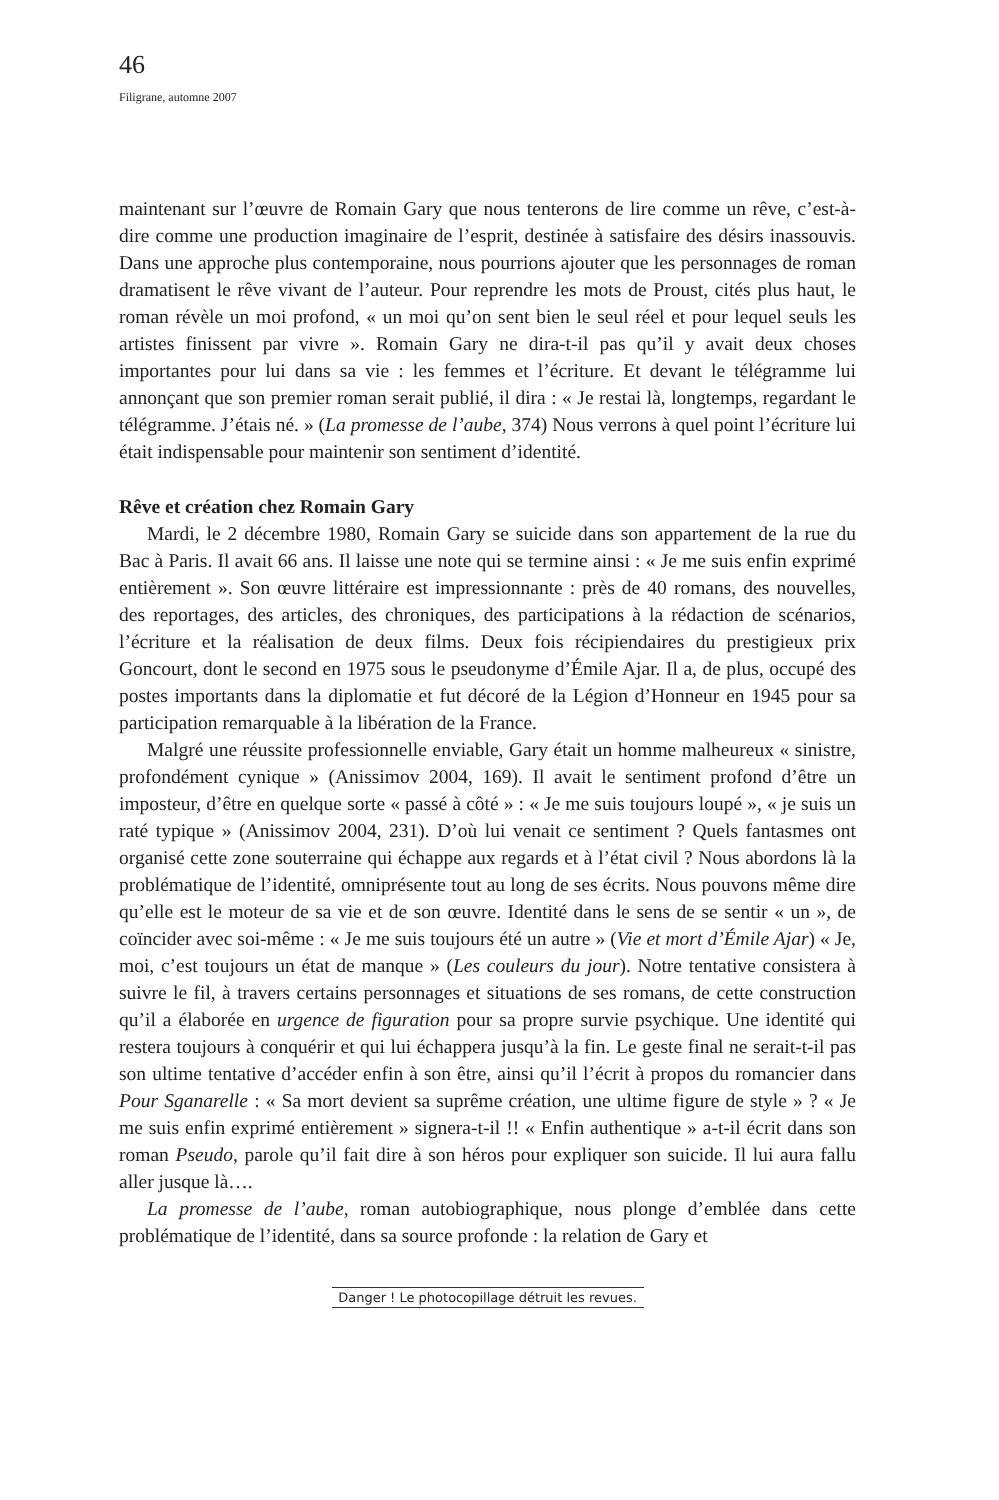46
Filigrane, automne 2007
maintenant sur l’œuvre de Romain Gary que nous tenterons de lire comme un rêve, c’est-à-dire comme une production imaginaire de l’esprit, destinée à satisfaire des désirs inassouvis. Dans une approche plus contemporaine, nous pourrions ajouter que les personnages de roman dramatisent le rêve vivant de l’auteur. Pour reprendre les mots de Proust, cités plus haut, le roman révèle un moi profond, « un moi qu’on sent bien le seul réel et pour lequel seuls les artistes finissent par vivre ». Romain Gary ne dira-t-il pas qu’il y avait deux choses importantes pour lui dans sa vie : les femmes et l’écriture. Et devant le télégramme lui annonçant que son premier roman serait publié, il dira : « Je restai là, longtemps, regardant le télégramme. J’étais né. » (La promesse de l’aube, 374) Nous verrons à quel point l’écriture lui était indispensable pour maintenir son sentiment d’identité.
Rêve et création chez Romain Gary
Mardi, le 2 décembre 1980, Romain Gary se suicide dans son appartement de la rue du Bac à Paris. Il avait 66 ans. Il laisse une note qui se termine ainsi : « Je me suis enfin exprimé entièrement ». Son œuvre littéraire est impressionnante : près de 40 romans, des nouvelles, des reportages, des articles, des chroniques, des participations à la rédaction de scénarios, l’écriture et la réalisation de deux films. Deux fois récipiendaires du prestigieux prix Goncourt, dont le second en 1975 sous le pseudonyme d’Émile Ajar. Il a, de plus, occupé des postes importants dans la diplomatie et fut décoré de la Légion d’Honneur en 1945 pour sa participation remarquable à la libération de la France.
Malgré une réussite professionnelle enviable, Gary était un homme malheureux « sinistre, profondément cynique » (Anissimov 2004, 169). Il avait le sentiment profond d’être un imposteur, d’être en quelque sorte « passé à côté » : « Je me suis toujours loupé », « je suis un raté typique » (Anissimov 2004, 231). D’où lui venait ce sentiment ? Quels fantasmes ont organisé cette zone souterraine qui échappe aux regards et à l’état civil ? Nous abordons là la problématique de l’identité, omniprésente tout au long de ses écrits. Nous pouvons même dire qu’elle est le moteur de sa vie et de son œuvre. Identité dans le sens de se sentir « un », de coïncider avec soi-même : « Je me suis toujours été un autre » (Vie et mort d’Émile Ajar) « Je, moi, c’est toujours un état de manque » (Les couleurs du jour). Notre tentative consistera à suivre le fil, à travers certains personnages et situations de ses romans, de cette construction qu’il a élaborée en urgence de figuration pour sa propre survie psychique. Une identité qui restera toujours à conquérir et qui lui échappera jusqu’à la fin. Le geste final ne serait-t-il pas son ultime tentative d’accéder enfin à son être, ainsi qu’il l’écrit à propos du romancier dans Pour Sganarelle : « Sa mort devient sa suprême création, une ultime figure de style » ? « Je me suis enfin exprimé entièrement » signera-t-il !! « Enfin authentique » a-t-il écrit dans son roman Pseudo, parole qu’il fait dire à son héros pour expliquer son suicide. Il lui aura fallu aller jusque là….
La promesse de l’aube, roman autobiographique, nous plonge d’emblée dans cette problématique de l’identité, dans sa source profonde : la relation de Gary et
Danger ! Le photocopillage détruit les revues.